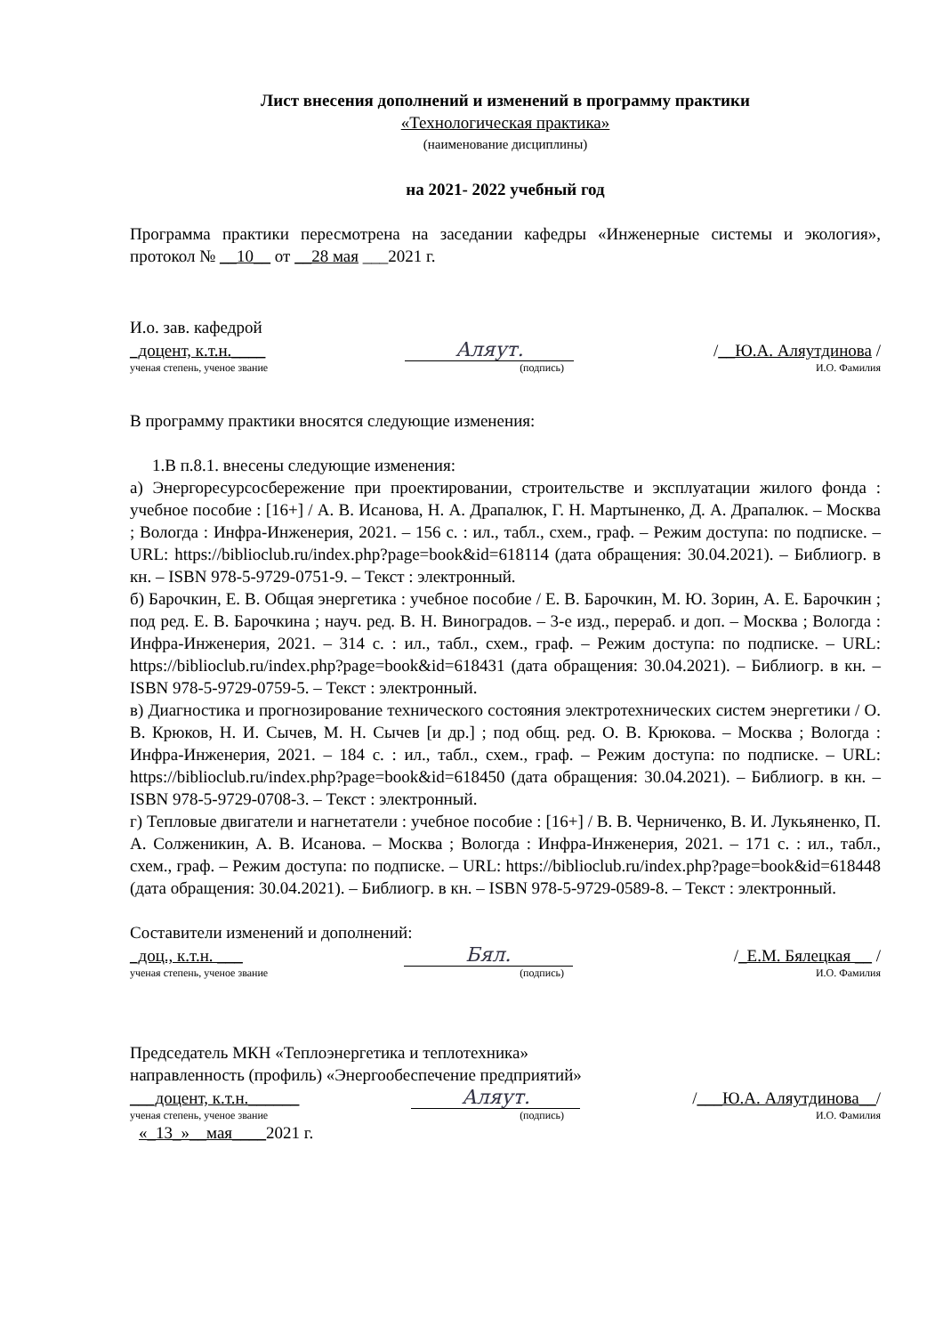Лист внесения дополнений и изменений в программу практики
«Технологическая практика»
(наименование дисциплины)
на 2021- 2022 учебный год
Программа практики пересмотрена на заседании кафедры «Инженерные системы и экология», протокол № __10__ от __28 мая ___2021 г.
И.о. зав. кафедрой
_доцент, к.т.н.____ Аляут. /__Ю.А. Аляутдинова /
ученая степень, ученое звание (подпись) И.О. Фамилия
В программу практики вносятся следующие изменения:
1.В п.8.1. внесены следующие изменения:
а) Энергоресурсосбережение при проектировании, строительстве и эксплуатации жилого фонда : учебное пособие : [16+] / А. В. Исанова, Н. А. Драпалюк, Г. Н. Мартыненко, Д. А. Драпалюк. – Москва ; Вологда : Инфра-Инженерия, 2021. – 156 с. : ил., табл., схем., граф. – Режим доступа: по подписке. – URL: https://biblioclub.ru/index.php?page=book&id=618114 (дата обращения: 30.04.2021). – Библиогр. в кн. – ISBN 978-5-9729-0751-9. – Текст : электронный.
б) Барочкин, Е. В. Общая энергетика : учебное пособие / Е. В. Барочкин, М. Ю. Зорин, А. Е. Барочкин ; под ред. Е. В. Барочкина ; науч. ред. В. Н. Виноградов. – 3-е изд., перераб. и доп. – Москва ; Вологда : Инфра-Инженерия, 2021. – 314 с. : ил., табл., схем., граф. – Режим доступа: по подписке. – URL: https://biblioclub.ru/index.php?page=book&id=618431 (дата обращения: 30.04.2021). – Библиогр. в кн. – ISBN 978-5-9729-0759-5. – Текст : электронный.
в) Диагностика и прогнозирование технического состояния электротехнических систем энергетики / О. В. Крюков, Н. И. Сычев, М. Н. Сычев [и др.] ; под общ. ред. О. В. Крюкова. – Москва ; Вологда : Инфра-Инженерия, 2021. – 184 с. : ил., табл., схем., граф. – Режим доступа: по подписке. – URL: https://biblioclub.ru/index.php?page=book&id=618450 (дата обращения: 30.04.2021). – Библиогр. в кн. – ISBN 978-5-9729-0708-3. – Текст : электронный.
г) Тепловые двигатели и нагнетатели : учебное пособие : [16+] / В. В. Черниченко, В. И. Лукьяненко, П. А. Солженикин, А. В. Исанова. – Москва ; Вологда : Инфра-Инженерия, 2021. – 171 с. : ил., табл., схем., граф. – Режим доступа: по подписке. – URL: https://biblioclub.ru/index.php?page=book&id=618448 (дата обращения: 30.04.2021). – Библиогр. в кн. – ISBN 978-5-9729-0589-8. – Текст : электронный.
Составители изменений и дополнений:
_доц., к.т.н. ___ Бял. /_Е.М. Бялецкая __ /
ученая степень, ученое звание (подпись) И.О. Фамилия
Председатель МКН «Теплоэнергетика и теплотехника»
направленность (профиль) «Энергообеспечение предприятий»
___доцент, к.т.н.______ Аляут. /___Ю.А. Аляутдинова__/
ученая степень, ученое звание (подпись) И.О. Фамилия
«_13_»__мая____2021 г.